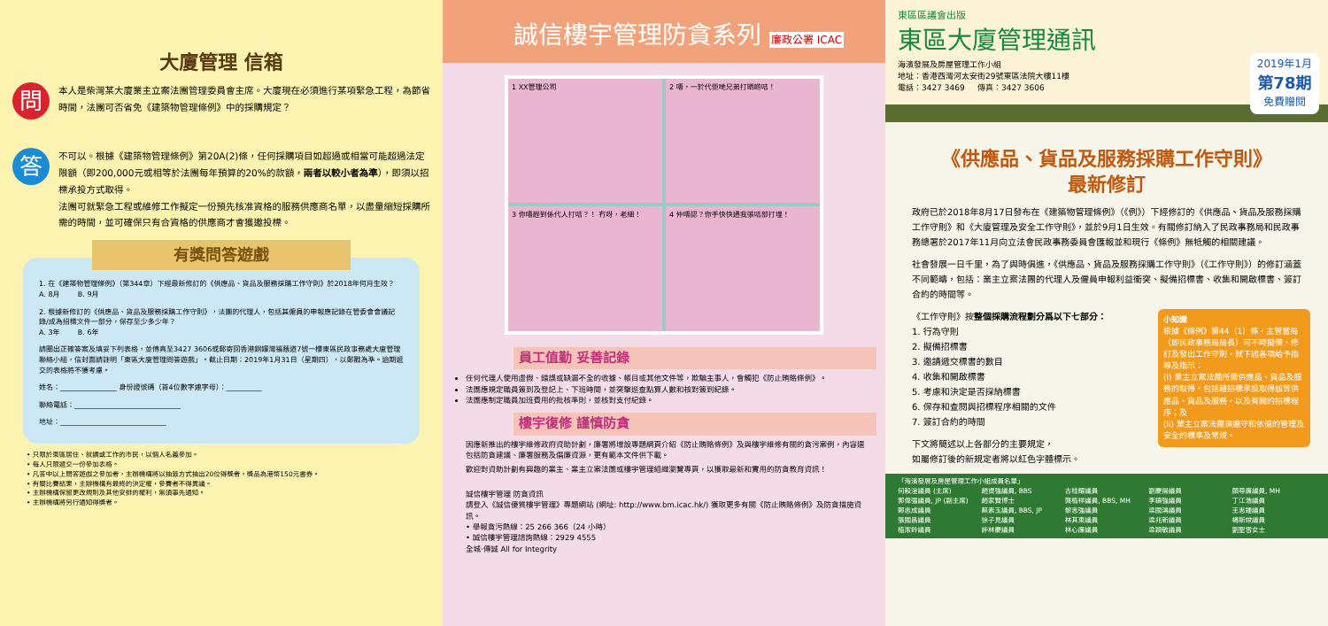大廈管理 信箱
問
本人是柴灣某大廈業主立案法團管理委員會主席。大廈現在必須進行某項緊急工程，為節省時間，法團可否省免《建築物管理條例》中的採購規定？
答
不可以。根據《建築物管理條例》第20A(2)條，任何採購項目如超過或相當可能超過法定限額（即200,000元或相等於法團每年預算的20%的款額，兩者以較小者為準），即須以招標承投方式取得。
法團可就緊急工程或維修工作擬定一份預先核准資格的服務供應商名單，以盡量縮短採購所需的時間，並可確保只有合資格的供應商才會獲邀投標。
有獎問答遊戲
1. 在《建築物管理條例》（第344章）下經最新修訂的《供應品、貨品及服務採購工作守則》於2018年何月生效？
A. 8月 B. 9月
2. 根據新修訂的《供應品、貨品及服務採購工作守則》，法團的代理人，包括其僱員的申報應記錄在管委會會議記錄/成為招標文件一部分，保存至少多少年？
A. 3年 B. 6年
請圈出正確答案及填妥下列表格，並傳真至3427 3606或郵寄回香港銅鑼灣福蔭道7號一樓東區民政事務處大廈管理聯絡小組，信封面請註明「東區大廈管理問答遊戲」。截止日期：2019年1月31日（星期四），以郵戳為準。逾期遞交的表格將不獲考慮。
姓名：________________ 身份證號碼（首4位數字連字母）：__________
聯絡電話：______________________________
地址：______________________________
• 只限於東區居住、就讀或工作的市民，以個人名義參加。
• 每人只限遞交一份參加表格。
• 凡答中以上問答遊戲之參加者，主辦機構將以抽籤方式抽出20位得獎者，獎品為港幣150元書券。
• 有關比賽結果，主辦機構有最終的決定權，參賽者不得異議。
• 主辦機構保留更改規則及其他安排的權利，無須事先通知。
• 主辦機構將另行通知得獎者。
誠信樓宇管理防貪系列 廉政公署 ICAC
1 XX管理公司
2 唔，一於代佢哋兄弟打晒啲咭！
3 你唔趕到係代人打咭？！ 冇呀，老細！
4 仲唔認？你手快快通我張咭部打埋！
員工值勤 妥善記錄
任何代理人使用虛假、錯誤或缺漏不全的收據、帳目或其他文件等，欺騙主事人，會觸犯《防止賄賂條例》。
法團應規定職員簽到及登記上、下班時間，並突擊巡查點算人數和核對簽到紀錄。
法團應制定職員加班費用的批核準則，並核對支付紀錄。
樓宇復修 謹慎防貪
因應新推出的樓宇維修政府資助計劃，廉署將增設專題網頁介紹《防止賄賂條例》及與樓宇維修有關的貪污案例，內容還包括防貪建議、廉署服務及倡廉資源，更有範本文件供下載。
歡迎對資助計劃有興趣的業主、業主立案法團或樓宇管理組織瀏覽專頁，以獲取最新和實用的防貪教育資訊！
誠信樓宇管理 防貪資訊
請登入《誠信優質樓宇管理》專題網站 (網址: http://www.bm.icac.hk/) 獲取更多有關《防止賄賂條例》及防貪措施資訊。
• 舉報貪污熱線：25 266 366（24 小時）
• 誠信樓宇管理諮詢熱線：2929 4555
全城·傳誠 All for Integrity
東區區議會出版
東區大廈管理通訊
海濱發展及房屋管理工作小組
地址：香港西灣河太安街29號東區法院大樓11樓
電話：3427 3469 傳真：3427 3606
2019年1月
第78期
免費贈閱
《供應品、貨品及服務採購工作守則》
最新修訂
政府已於2018年8月17日發布在《建築物管理條例》（《例》）下經修訂的《供應品、貨品及服務採購工作守則》和《大廈管理及安全工作守則》，並於9月1日生效。有關修訂納入了民政事務局和民政事務總署於2017年11月向立法會民政事務委員會匯報並和現行《條例》無牴觸的相關建議。
社會發展一日千里，為了與時俱進，《供應品、貨品及服務採購工作守則》（《工作守則》）的修訂涵蓋不同範疇，包括：業主立案法團的代理人及僱員申報利益衝突、擬備招標書、收集和開啟標書、簽訂合約的時間等。
小知識
根據《條例》第44（1）條，主管當局（即民政事務局局長）可不時擬備、修訂及發出工作守則，就下述各項給予指導及指示：
(i) 業主立案法團所需供應品、貨品及服務的取得，包括藉招標承投取得該等供應品、貨品及服務，以及有關的招標程序；及
(ii) 業主立案法團須遵守和依循的管理及安全的標準及常規。
《工作守則》按整個採購流程劃分爲以下七部分：
1. 行為守則
2. 擬備招標書
3. 邀請遞交標書的數目
4. 收集和開啟標書
5. 考慮和決定是否採納標書
6. 保存和查閱與招標程序相關的文件
7. 簽訂合約的時間
下文將簡述以上各部分的主要規定，
如屬修訂後的新規定者將以紅色字體標示。
「海濱發展及房屋管理工作小組成員名單」
何毅淦議員 (主席)
郭偉强議員, JP (副主席)
鄭志成議員
張國昌議員
植潔鈴議員 趙資強議員, BBS
趙家賢博士
蔡素玉議員, BBS, JP
徐子見議員
許林慶議員 古桂耀議員
龔栢祥議員, BBS, MH
黎志強議員
林其東議員
林心廉議員 劉慶揚議員
李鎮強議員
梁國鴻議員
梁兆新議員
梁穎敏議員 顏尊廉議員, MH
丁江浩議員
王志鍾議員
楊斯竣議員
劉聖雪女士